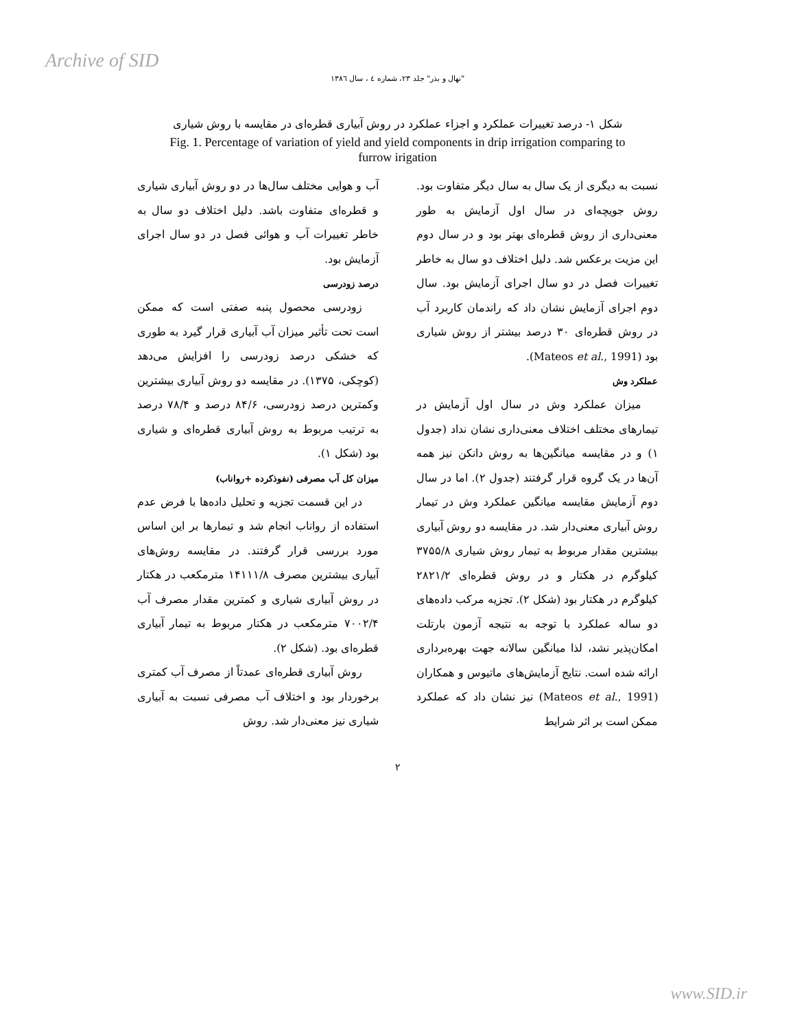Archive of SID
"نهال و بذر" جلد ۲۳، شماره ٤ ، سال ۱۳۸٦
شکل ۱- درصد تغییرات عملکرد و اجزاء عملکرد در روش آبیاری قطره‌ای در مقایسه با روش شیاری
Fig. 1. Percentage of variation of yield and yield components in drip irrigation comparing to furrow irigation
نسبت به دیگری از یک سال به سال دیگر متفاوت بود. روش جویچه‌ای در سال اول آزمایش به طور معنی‌داری از روش قطره‌ای بهتر بود و در سال دوم این مزیت برعکس شد. دلیل اختلاف دو سال به خاطر تغییرات فصل در دو سال اجرای آزمایش بود. سال دوم اجرای آزمایش نشان داد که راندمان کاربرد آب در روش قطره‌ای ۳۰ درصد بیشتر از روش شیاری بود (Mateos et al., 1991).
عملکرد وش
میزان عملکرد وش در سال اول آزمایش در تیمارهای مختلف اختلاف معنی‌داری نشان نداد (جدول ۱) و در مقایسه میانگین‌ها به روش دانکن نیز همه آن‌ها در یک گروه قرار گرفتند (جدول ۲). اما در سال دوم آزمایش مقایسه میانگین عملکرد وش در تیمار روش آبیاری معنی‌دار شد. در مقایسه دو روش آبیاری بیشترین مقدار مربوط به تیمار روش شیاری ۳۷۵۵/۸ کیلوگرم در هکتار و در روش قطره‌ای ۲۸۲۱/۲ کیلوگرم در هکتار بود (شکل ۲). تجزیه مرکب داده‌های دو ساله عملکرد با توجه به نتیجه آزمون بارتلت امکان‌پذیر نشد، لذا میانگین سالانه جهت بهره‌برداری ارائه شده است. نتایج آزمایش‌های ماتیوس و همکاران (Mateos et al., 1991) نیز نشان داد که عملکرد ممکن است بر اثر شرایط
آب و هوایی مختلف سال‌ها در دو روش آبیاری شیاری و قطره‌ای متفاوت باشد. دلیل اختلاف دو سال به خاطر تغییرات آب و هوائی فصل در دو سال اجرای آزمایش بود.
درصد زودرسی
زودرسی محصول پنبه صفتی است که ممکن است تحت تأثیر میزان آب آبیاری قرار گیرد به طوری که خشکی درصد زودرسی را افزایش می‌دهد (کوچکی، ۱۳۷۵). در مقایسه دو روش آبیاری بیشترین وکمترین درصد زودرسی، ۸۴/۶ درصد و ۷۸/۴ درصد به ترتیب مربوط به روش آبیاری قطره‌ای و شیاری بود (شکل ۱).
میزان کل آب مصرفی (نفوذکرده +رواناب)
در این قسمت تجزیه و تحلیل داده‌ها با فرض عدم استفاده از رواناب انجام شد و تیمارها بر این اساس مورد بررسی قرار گرفتند. در مقایسه روش‌های آبیاری بیشترین مصرف ۱۴۱۱۱/۸ مترمکعب در هکتار در روش آبیاری شیاری و کمترین مقدار مصرف آب ۷۰۰۲/۴ مترمکعب در هکتار مربوط به تیمار آبیاری قطره‌ای بود. (شکل ۲).
روش آبیاری قطره‌ای عمدتاً از مصرف آب کمتری برخوردار بود و اختلاف آب مصرفی نسبت به آبیاری شیاری نیز معنی‌دار شد. روش
۲
www.SID.ir